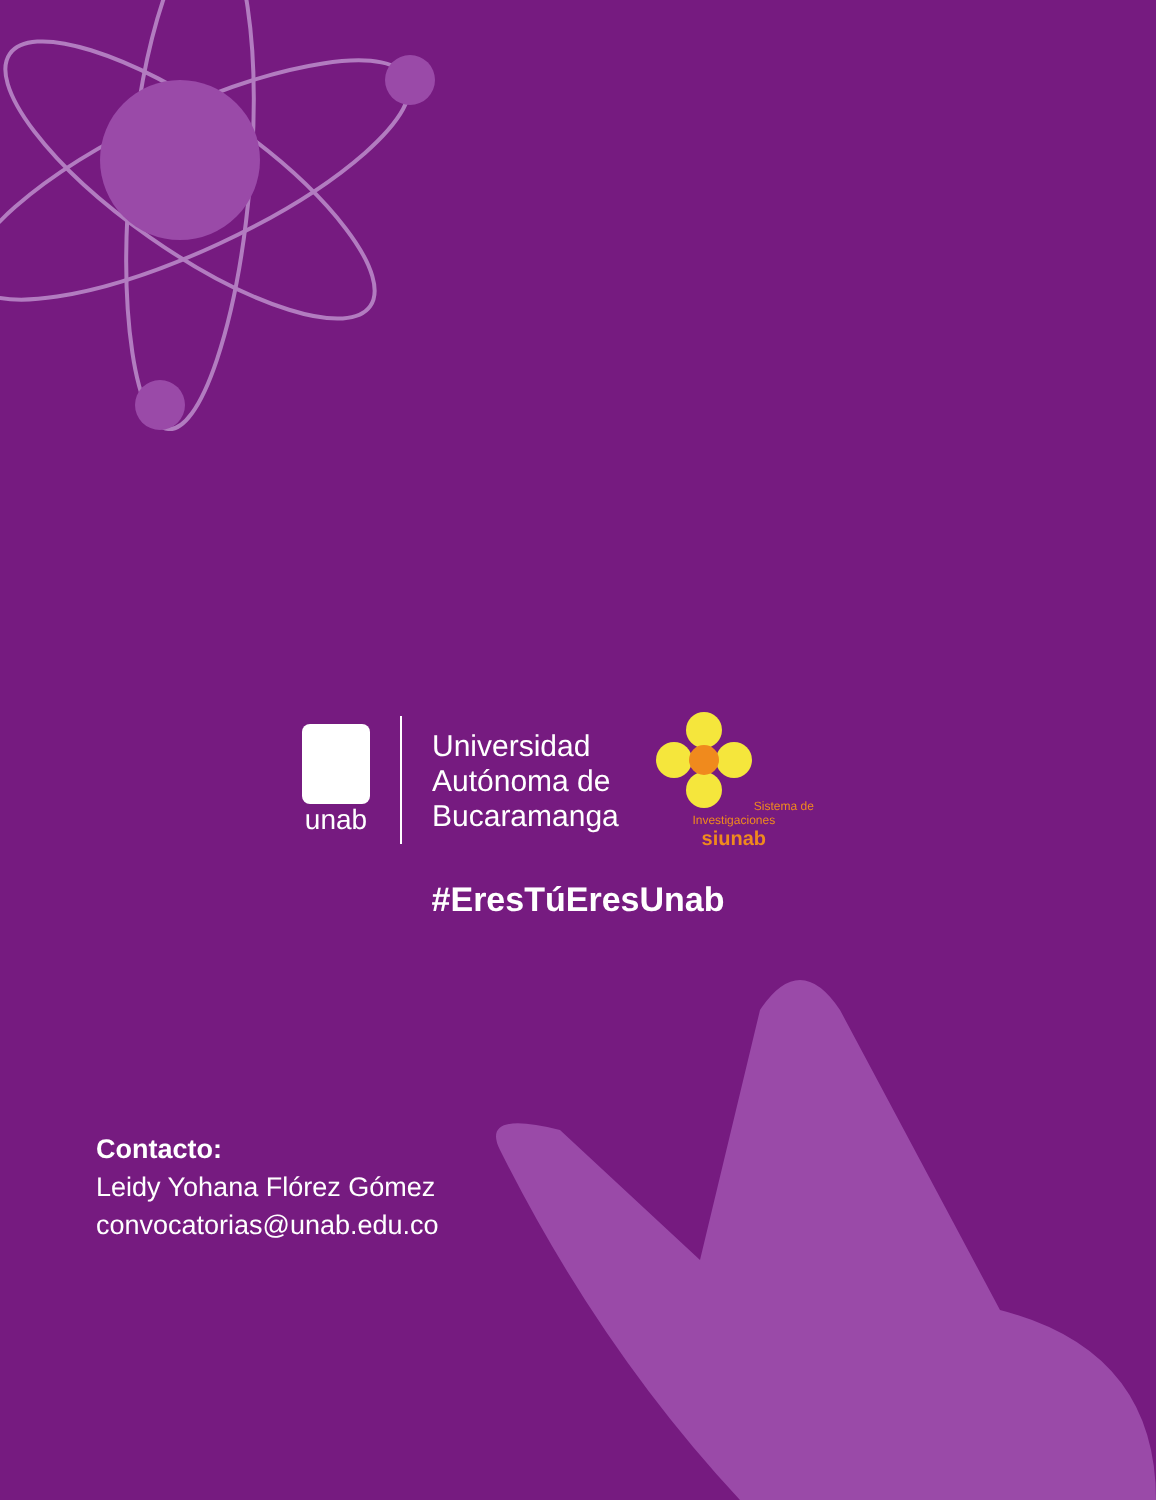unab
Universidad
Autónoma de
Bucaramanga
Sistema de Investigaciones
siunab
#EresTúEresUnab
Contacto:
Leidy Yohana Flórez Gómez
convocatorias@unab.edu.co